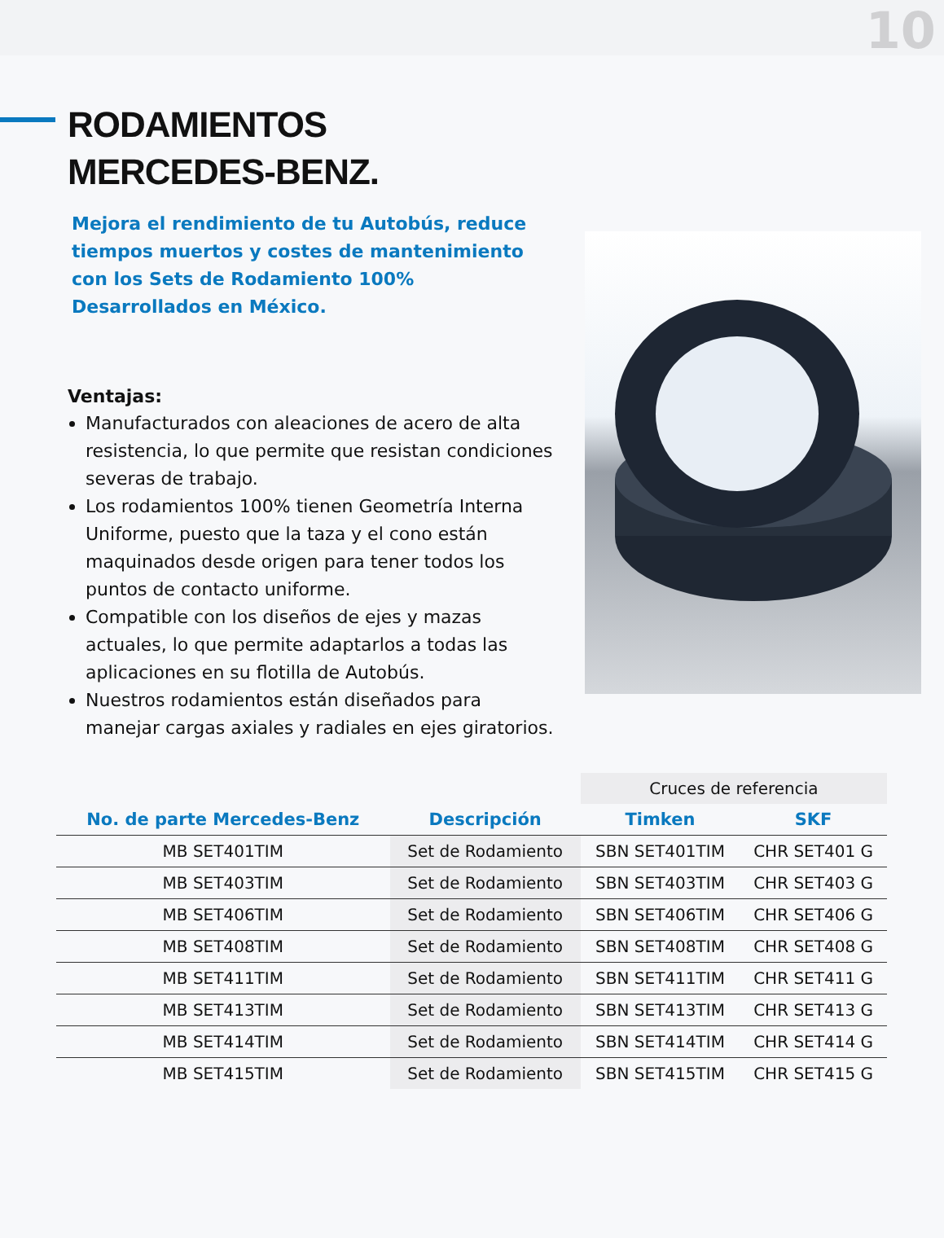10
RODAMIENTOS
MERCEDES-BENZ.
Mejora el rendimiento de tu Autobús, reduce tiempos muertos y costes de mantenimiento con los Sets de Rodamiento 100% Desarrollados en México.
Ventajas:
Manufacturados con aleaciones de acero de alta resistencia, lo que permite que resistan condiciones severas de trabajo.
Los rodamientos 100% tienen Geometría Interna Uniforme, puesto que la taza y el cono están maquinados desde origen para tener todos los puntos de contacto uniforme.
Compatible con los diseños de ejes y mazas actuales, lo que permite adaptarlos a todas las aplicaciones en su flotilla de Autobús.
Nuestros rodamientos están diseñados para manejar cargas axiales y radiales en ejes giratorios.
| | | Cruces de referencia | |
| No. de parte Mercedes-Benz | Descripción | Timken | SKF |
| MB SET401TIM | Set de Rodamiento | SBN SET401TIM | CHR SET401 G |
| MB SET403TIM | Set de Rodamiento | SBN SET403TIM | CHR SET403 G |
| MB SET406TIM | Set de Rodamiento | SBN SET406TIM | CHR SET406 G |
| MB SET408TIM | Set de Rodamiento | SBN SET408TIM | CHR SET408 G |
| MB SET411TIM | Set de Rodamiento | SBN SET411TIM | CHR SET411 G |
| MB SET413TIM | Set de Rodamiento | SBN SET413TIM | CHR SET413 G |
| MB SET414TIM | Set de Rodamiento | SBN SET414TIM | CHR SET414 G |
| MB SET415TIM | Set de Rodamiento | SBN SET415TIM | CHR SET415 G |